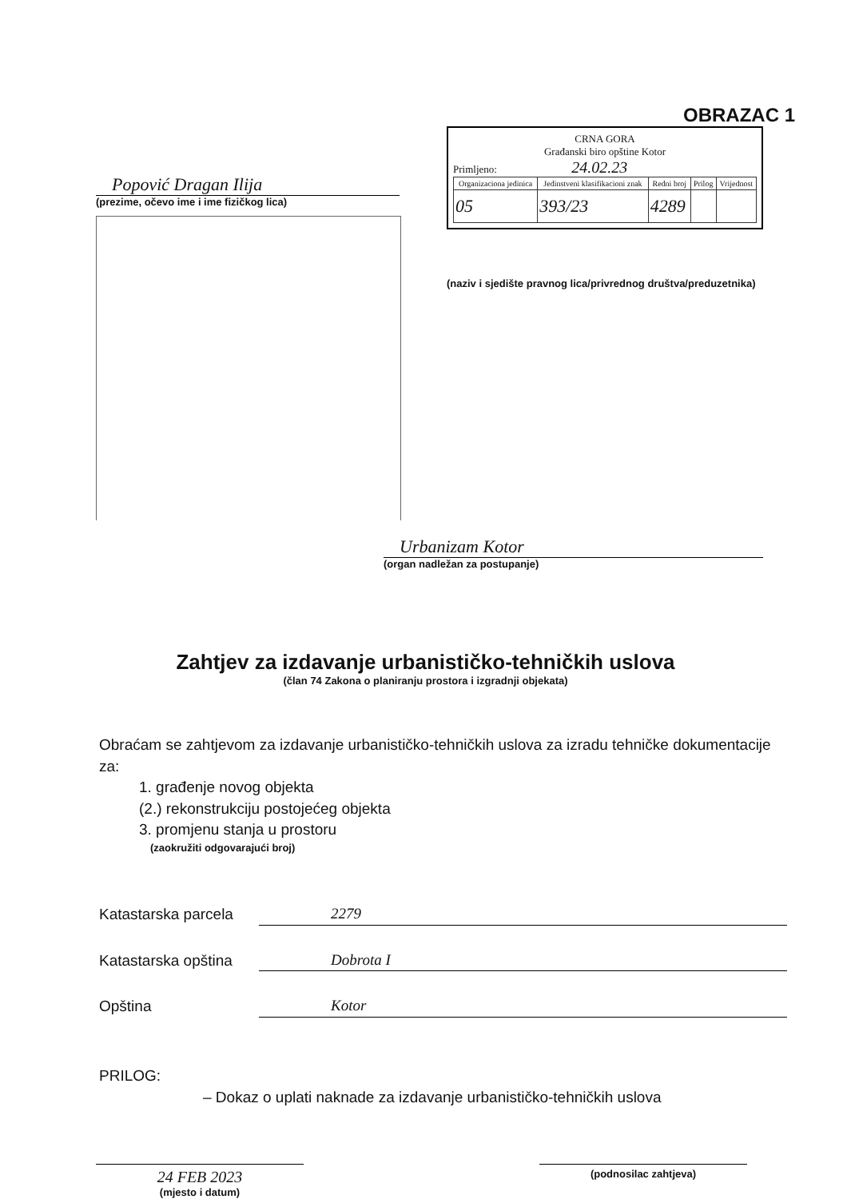OBRAZAC 1
Popović Dragan Ilija
(prezime, očevo ime i ime fizičkog lica)
CRNA GORA
Građanski biro opštine Kotor
Primljeno: 24.02.23
| Organizaciona jedinica | Jedinstveni klasifikacioni znak | Redni broj | Prilog | Vrijednost |
| --- | --- | --- | --- | --- |
| 05 | 393/23 | 4289 | | |
(naziv i sjedište pravnog lica/privrednog društva/preduzetnika)
Urbanizam Kotor
(organ nadležan za postupanje)
Zahtjev za izdavanje urbanističko-tehničkih uslova
(član 74 Zakona o planiranju prostora i izgradnji objekata)
Obraćam se zahtjevom za izdavanje urbanističko-tehničkih uslova za izradu tehničke dokumentacije za:
1. građenje novog objekta
(2.) rekonstrukciju postojećeg objekta
3. promjenu stanja u prostoru
(zaokružiti odgovarajući broj)
Katastarska parcela 2279
Katastarska opština Dobrota I
Opština Kotor
PRILOG:
– Dokaz o uplati naknade za izdavanje urbanističko-tehničkih uslova
24 FEB 2023
(mjesto i datum)
(podnosilac zahtjeva)